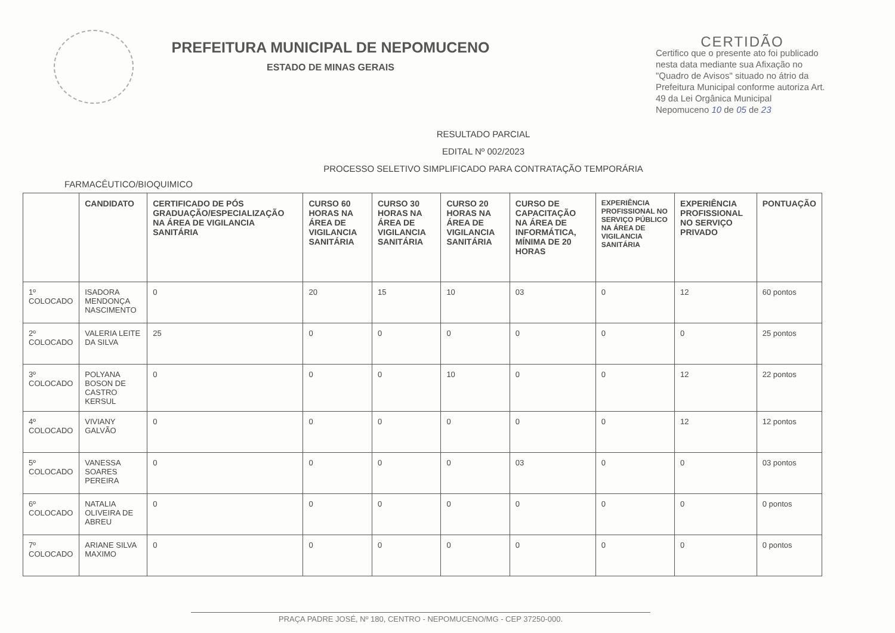PREFEITURA MUNICIPAL DE NEPOMUCENO
ESTADO DE MINAS GERAIS
CERTIDÃO
Certifico que o presente ato foi publicado nesta data mediante sua Afixação no "Quadro de Avisos" situado no átrio da Prefeitura Municipal conforme autoriza Art. 49 da Lei Orgânica Municipal
Nepomuceno 10 de 05 de 23
RESULTADO PARCIAL
EDITAL Nº 002/2023
PROCESSO SELETIVO SIMPLIFICADO PARA CONTRATAÇÃO TEMPORÁRIA
FARMACÊUTICO/BIOQUIMICO
| | CANDIDATO | CERTIFICADO DE PÓS GRADUAÇÃO/ESPECIALIZAÇÃO NA ÁREA DE VIGILANCIA SANITÁRIA | CURSO 60 HORAS NA ÁREA DE VIGILANCIA SANITÁRIA | CURSO 30 HORAS NA ÁREA DE VIGILANCIA SANITÁRIA | CURSO 20 HORAS NA ÁREA DE VIGILANCIA SANITÁRIA | CURSO DE CAPACITAÇÃO NA ÁREA DE INFORMÁTICA, MÍNIMA DE 20 HORAS | EXPERIÊNCIA PROFISSIONAL NO SERVIÇO PÚBLICO NA ÁREA DE VIGILANCIA SANITÁRIA | EXPERIÊNCIA PROFISSIONAL NO SERVIÇO PRIVADO | PONTUAÇÃO |
| --- | --- | --- | --- | --- | --- | --- | --- | --- | --- |
| 1º COLOCADO | ISADORA MENDONÇA NASCIMENTO | 0 | 20 | 15 | 10 | 03 | 0 | 12 | 60 pontos |
| 2º COLOCADO | VALERIA LEITE DA SILVA | 25 | 0 | 0 | 0 | 0 | 0 | 0 | 25 pontos |
| 3º COLOCADO | POLYANA BOSON DE CASTRO KERSUL | 0 | 0 | 0 | 10 | 0 | 0 | 12 | 22 pontos |
| 4º COLOCADO | VIVIANY GALVÃO | 0 | 0 | 0 | 0 | 0 | 0 | 12 | 12 pontos |
| 5º COLOCADO | VANESSA SOARES PEREIRA | 0 | 0 | 0 | 0 | 03 | 0 | 0 | 03 pontos |
| 6º COLOCADO | NATALIA OLIVEIRA DE ABREU | 0 | 0 | 0 | 0 | 0 | 0 | 0 | 0 pontos |
| 7º COLOCADO | ARIANE SILVA MAXIMO | 0 | 0 | 0 | 0 | 0 | 0 | 0 | 0 pontos |
PRAÇA PADRE JOSÉ, Nº 180, CENTRO - NEPOMUCENO/MG - CEP 37250-000.